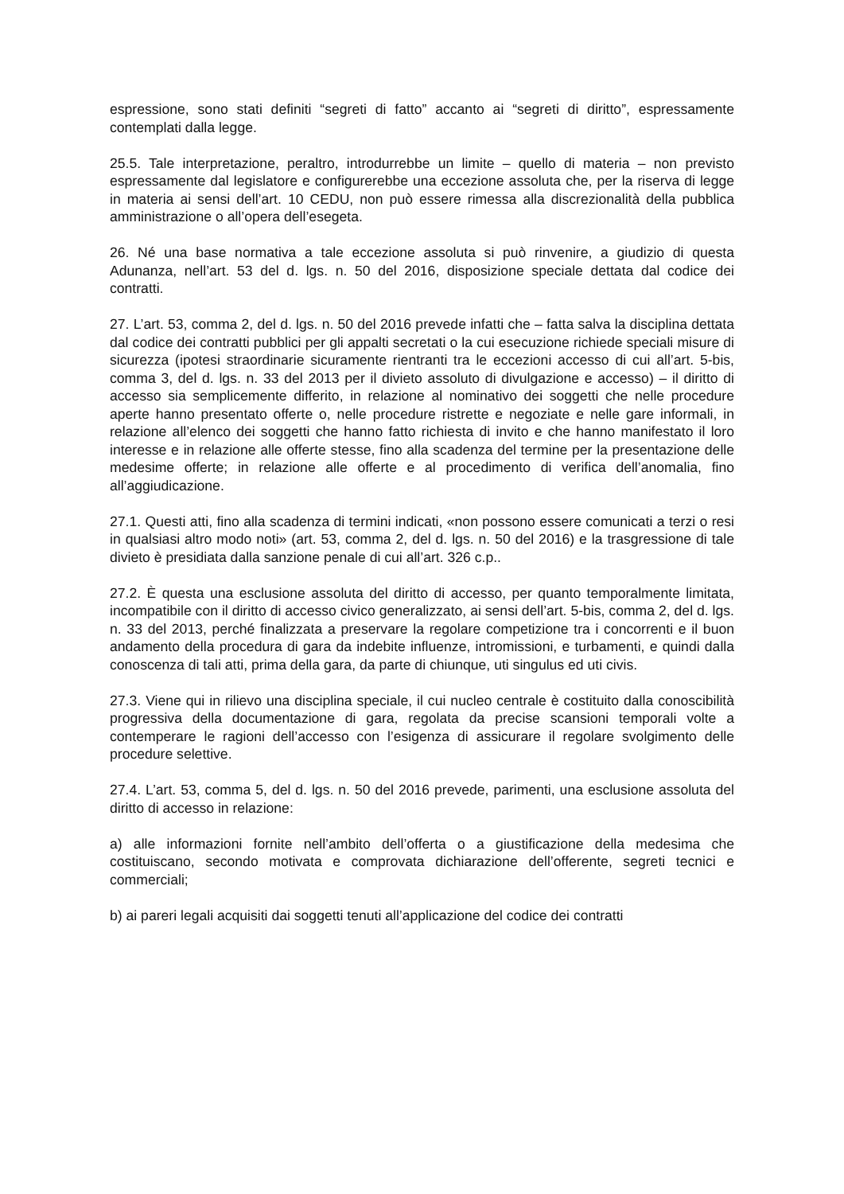espressione, sono stati definiti “segreti di fatto” accanto ai “segreti di diritto”, espressamente contemplati dalla legge.
25.5. Tale interpretazione, peraltro, introdurrebbe un limite – quello di materia – non previsto espressamente dal legislatore e configurerebbe una eccezione assoluta che, per la riserva di legge in materia ai sensi dell’art. 10 CEDU, non può essere rimessa alla discrezionalità della pubblica amministrazione o all’opera dell’esegeta.
26. Né una base normativa a tale eccezione assoluta si può rinvenire, a giudizio di questa Adunanza, nell’art. 53 del d. lgs. n. 50 del 2016, disposizione speciale dettata dal codice dei contratti.
27. L’art. 53, comma 2, del d. lgs. n. 50 del 2016 prevede infatti che – fatta salva la disciplina dettata dal codice dei contratti pubblici per gli appalti secretati o la cui esecuzione richiede speciali misure di sicurezza (ipotesi straordinarie sicuramente rientranti tra le eccezioni accesso di cui all’art. 5-bis, comma 3, del d. lgs. n. 33 del 2013 per il divieto assoluto di divulgazione e accesso) – il diritto di accesso sia semplicemente differito, in relazione al nominativo dei soggetti che nelle procedure aperte hanno presentato offerte o, nelle procedure ristrette e negoziate e nelle gare informali, in relazione all’elenco dei soggetti che hanno fatto richiesta di invito e che hanno manifestato il loro interesse e in relazione alle offerte stesse, fino alla scadenza del termine per la presentazione delle medesime offerte; in relazione alle offerte e al procedimento di verifica dell’anomalia, fino all’aggiudicazione.
27.1. Questi atti, fino alla scadenza di termini indicati, «non possono essere comunicati a terzi o resi in qualsiasi altro modo noti» (art. 53, comma 2, del d. lgs. n. 50 del 2016) e la trasgressione di tale divieto è presidiata dalla sanzione penale di cui all’art. 326 c.p..
27.2. È questa una esclusione assoluta del diritto di accesso, per quanto temporalmente limitata, incompatibile con il diritto di accesso civico generalizzato, ai sensi dell’art. 5-bis, comma 2, del d. lgs. n. 33 del 2013, perché finalizzata a preservare la regolare competizione tra i concorrenti e il buon andamento della procedura di gara da indebite influenze, intromissioni, e turbamenti, e quindi dalla conoscenza di tali atti, prima della gara, da parte di chiunque, uti singulus ed uti civis.
27.3. Viene qui in rilievo una disciplina speciale, il cui nucleo centrale è costituito dalla conoscibilità progressiva della documentazione di gara, regolata da precise scansioni temporali volte a contemperare le ragioni dell’accesso con l’esigenza di assicurare il regolare svolgimento delle procedure selettive.
27.4. L’art. 53, comma 5, del d. lgs. n. 50 del 2016 prevede, parimenti, una esclusione assoluta del diritto di accesso in relazione:
a) alle informazioni fornite nell’ambito dell’offerta o a giustificazione della medesima che costituiscano, secondo motivata e comprovata dichiarazione dell’offerente, segreti tecnici e commerciali;
b) ai pareri legali acquisiti dai soggetti tenuti all’applicazione del codice dei contratti